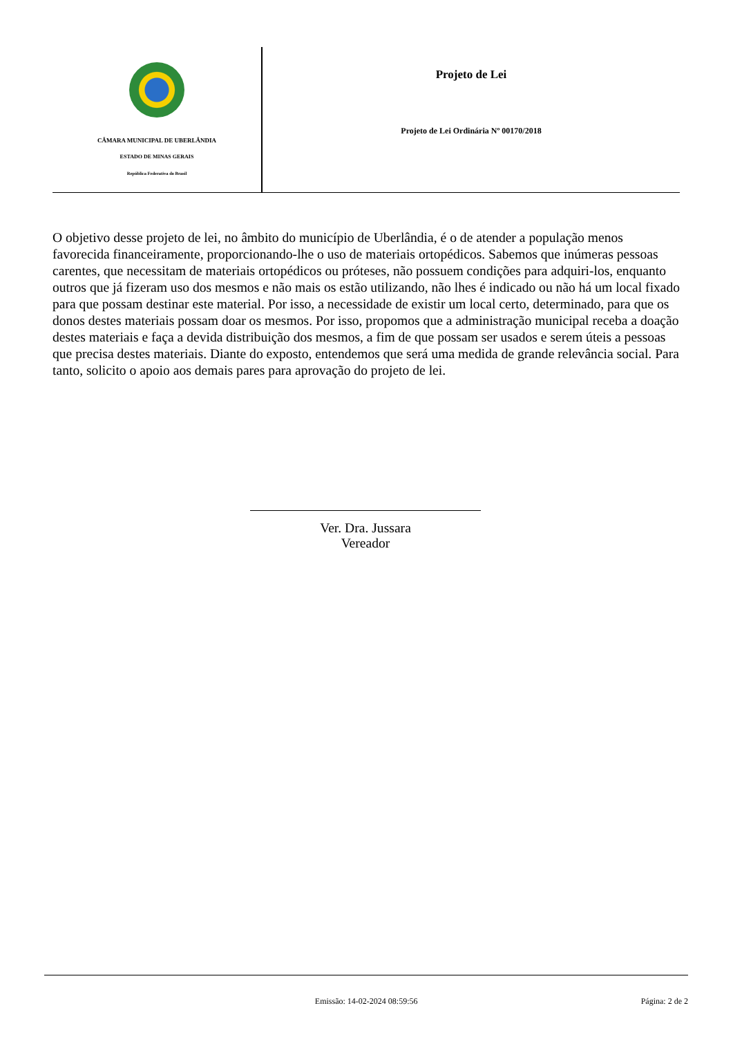CÂMARA MUNICIPAL DE UBERLÂNDIA
ESTADO DE MINAS GERAIS
República Federativa do Brasil
Projeto de Lei
Projeto de Lei Ordinária Nº 00170/2018
O objetivo desse projeto de lei, no âmbito do município de Uberlândia, é o de atender a população menos favorecida financeiramente, proporcionando-lhe o uso de materiais ortopédicos. Sabemos que inúmeras pessoas carentes, que necessitam de materiais ortopédicos ou próteses, não possuem condições para adquiri-los, enquanto outros que já fizeram uso dos mesmos e não mais os estão utilizando, não lhes é indicado ou não há um local fixado para que possam destinar este material. Por isso, a necessidade de existir um local certo, determinado, para que os donos destes materiais possam doar os mesmos. Por isso, propomos que a administração municipal receba a doação destes materiais e faça a devida distribuição dos mesmos, a fim de que possam ser usados e serem úteis a pessoas que precisa destes materiais. Diante do exposto, entendemos que será uma medida de grande relevância social. Para tanto, solicito o apoio aos demais pares para aprovação do projeto de lei.
Ver. Dra. Jussara
Vereador
Emissão: 14-02-2024 08:59:56 Página: 2 de 2